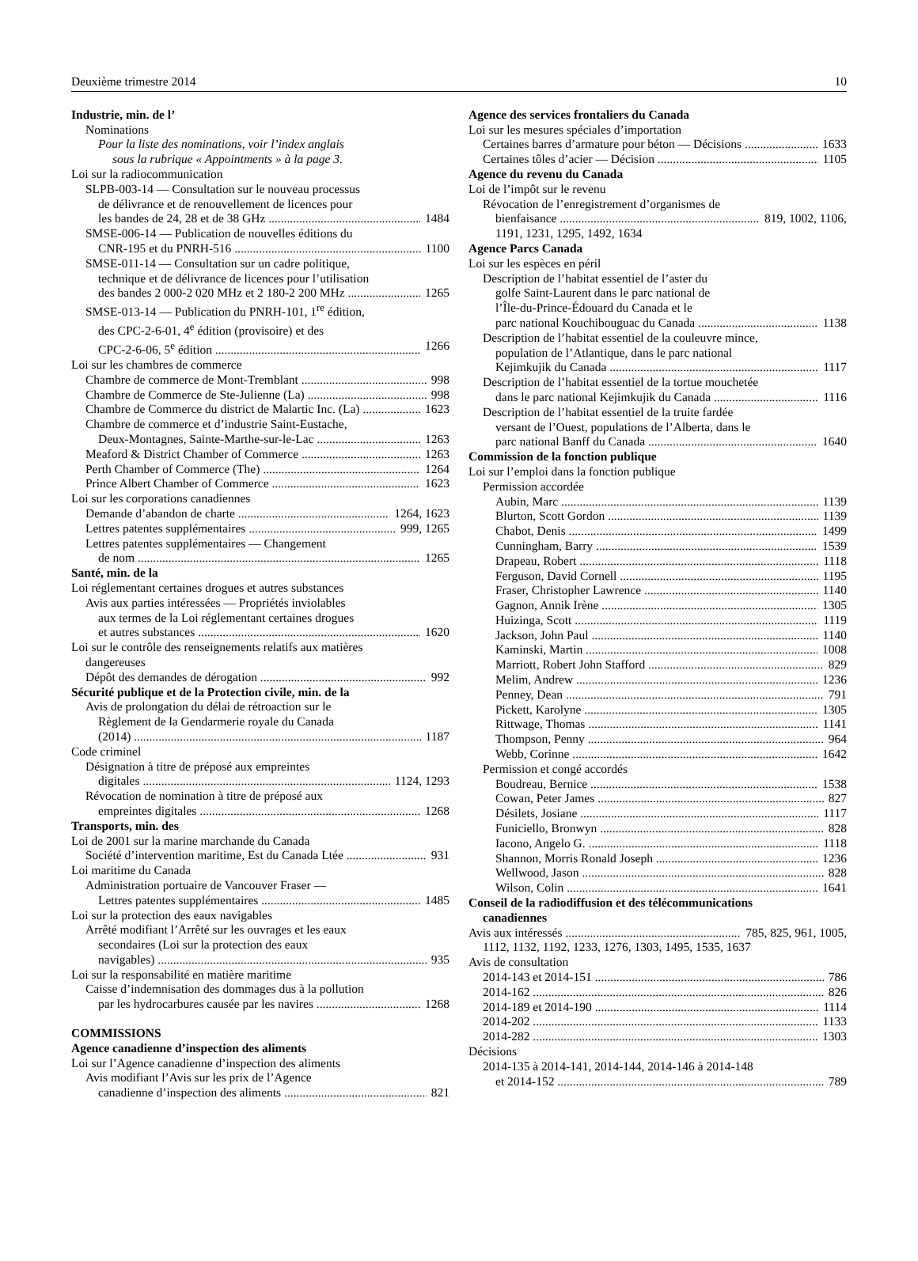Deuxième trimestre 2014 10
Industrie, min. de l’
Nominations
Pour la liste des nominations, voir l’index anglais
sous la rubrique « Appointments » à la page 3.
Loi sur la radiocommunication
SLPB-003-14 — Consultation sur le nouveau processus
de délivrance et de renouvellement de licences pour
les bandes de 24, 28 et de 38 GHz 1484
SMSE-006-14 — Publication de nouvelles éditions du
CNR-195 et du PNRH-516 1100
SMSE-011-14 — Consultation sur un cadre politique,
technique et de délivrance de licences pour l’utilisation
des bandes 2 000-2 020 MHz et 2 180-2 200 MHz 1265
SMSE-013-14 — Publication du PNRH-101, 1<sup>re</sup> édition,
des CPC-2-6-01, 4<sup>e</sup> édition (provisoire) et des
CPC-2-6-06, 5<sup>e</sup> édition 1266
Loi sur les chambres de commerce
Chambre de commerce de Mont-Tremblant 998
Chambre de Commerce de Ste-Julienne (La) 998
Chambre de Commerce du district de Malartic Inc. (La) 1623
Chambre de commerce et d’industrie Saint-Eustache,
Deux-Montagnes, Sainte-Marthe-sur-le-Lac 1263
Meaford & District Chamber of Commerce 1263
Perth Chamber of Commerce (The) 1264
Prince Albert Chamber of Commerce 1623
Loi sur les corporations canadiennes
Demande d’abandon de charte 1264, 1623
Lettres patentes supplémentaires 999, 1265
Lettres patentes supplémentaires — Changement
de nom 1265
Santé, min. de la
Loi réglementant certaines drogues et autres substances
Avis aux parties intéressées — Propriétés inviolables
aux termes de la Loi réglementant certaines drogues
et autres substances 1620
Loi sur le contrôle des renseignements relatifs aux matières
dangereuses
Dépôt des demandes de dérogation 992
Sécurité publique et de la Protection civile, min. de la
Avis de prolongation du délai de rétroaction sur le
Règlement de la Gendarmerie royale du Canada
(2014) 1187
Code criminel
Désignation à titre de préposé aux empreintes
digitales 1124, 1293
Révocation de nomination à titre de préposé aux
empreintes digitales 1268
Transports, min. des
Loi de 2001 sur la marine marchande du Canada
Société d’intervention maritime, Est du Canada Ltée 931
Loi maritime du Canada
Administration portuaire de Vancouver Fraser —
Lettres patentes supplémentaires 1485
Loi sur la protection des eaux navigables
Arrêté modifiant l’Arrêté sur les ouvrages et les eaux
secondaires (Loi sur la protection des eaux
navigables) 935
Loi sur la responsabilité en matière maritime
Caisse d’indemnisation des dommages dus à la pollution
par les hydrocarbures causée par les navires 1268
COMMISSIONS
Agence canadienne d’inspection des aliments
Loi sur l’Agence canadienne d’inspection des aliments
Avis modifiant l’Avis sur les prix de l’Agence
canadienne d’inspection des aliments 821
Agence des services frontaliers du Canada
Loi sur les mesures spéciales d’importation
Certaines barres d’armature pour béton — Décisions 1633
Certaines tôles d’acier — Décision 1105
Agence du revenu du Canada
Loi de l’impôt sur le revenu
Révocation de l’enregistrement d’organismes de
bienfaisance 819, 1002, 1106,
1191, 1231, 1295, 1492, 1634
Agence Parcs Canada
Loi sur les espèces en péril
Description de l’habitat essentiel de l’aster du
golfe Saint-Laurent dans le parc national de
l’Île-du-Prince-Édouard du Canada et le
parc national Kouchibouguac du Canada 1138
Description de l’habitat essentiel de la couleuvre mince,
population de l’Atlantique, dans le parc national
Kejimkujik du Canada 1117
Description de l’habitat essentiel de la tortue mouchetée
dans le parc national Kejimkujik du Canada 1116
Description de l’habitat essentiel de la truite fardée
versant de l’Ouest, populations de l’Alberta, dans le
parc national Banff du Canada 1640
Commission de la fonction publique
Loi sur l’emploi dans la fonction publique
Permission accordée
Aubin, Marc 1139
Blurton, Scott Gordon 1139
Chabot, Denis 1499
Cunningham, Barry 1539
Drapeau, Robert 1118
Ferguson, David Cornell 1195
Fraser, Christopher Lawrence 1140
Gagnon, Annik Irène 1305
Huizinga, Scott 1119
Jackson, John Paul 1140
Kaminski, Martin 1008
Marriott, Robert John Stafford 829
Melim, Andrew 1236
Penney, Dean 791
Pickett, Karolyne 1305
Rittwage, Thomas 1141
Thompson, Penny 964
Webb, Corinne 1642
Permission et congé accordés
Boudreau, Bernice 1538
Cowan, Peter James 827
Désilets, Josiane 1117
Funiciello, Bronwyn 828
Iacono, Angelo G. 1118
Shannon, Morris Ronald Joseph 1236
Wellwood, Jason 828
Wilson, Colin 1641
Conseil de la radiodiffusion et des télécommunications
canadiennes
Avis aux intéressés 785, 825, 961, 1005,
1112, 1132, 1192, 1233, 1276, 1303, 1495, 1535, 1637
Avis de consultation
2014-143 et 2014-151 786
2014-162 826
2014-189 et 2014-190 1114
2014-202 1133
2014-282 1303
Décisions
2014-135 à 2014-141, 2014-144, 2014-146 à 2014-148
et 2014-152 789